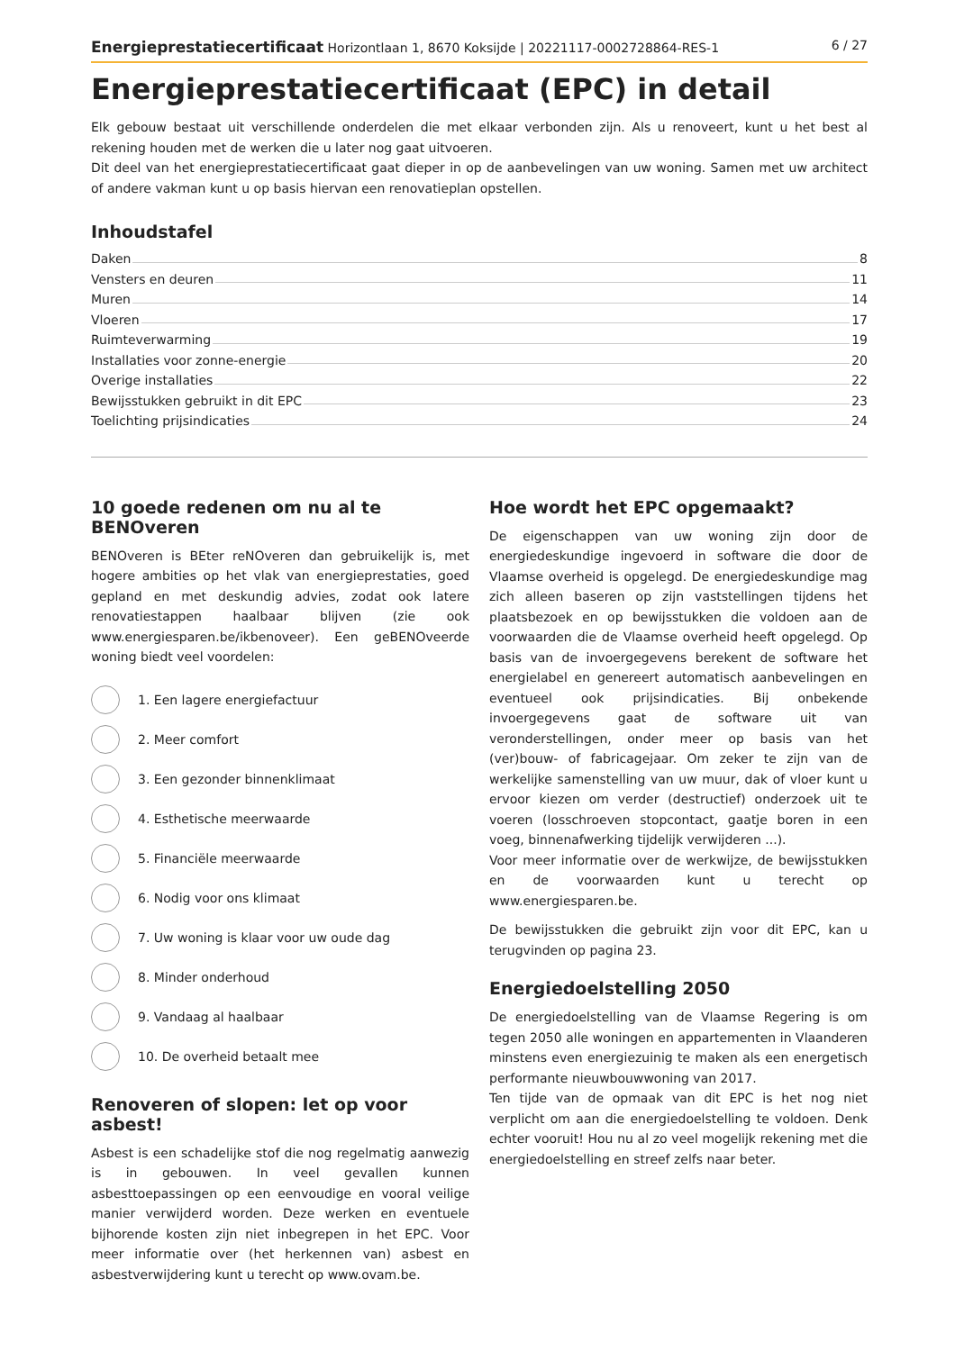Energieprestatiecertificaat Horizontlaan 1, 8670 Koksijde | 20221117-0002728864-RES-1 6 / 27
Energieprestatiecertificaat (EPC) in detail
Elk gebouw bestaat uit verschillende onderdelen die met elkaar verbonden zijn. Als u renoveert, kunt u het best al rekening houden met de werken die u later nog gaat uitvoeren.
Dit deel van het energieprestatiecertificaat gaat dieper in op de aanbevelingen van uw woning. Samen met uw architect of andere vakman kunt u op basis hiervan een renovatieplan opstellen.
Inhoudstafel
Daken 8
Vensters en deuren 11
Muren 14
Vloeren 17
Ruimteverwarming 19
Installaties voor zonne-energie 20
Overige installaties 22
Bewijsstukken gebruikt in dit EPC 23
Toelichting prijsindicaties 24
10 goede redenen om nu al te BENOveren
BENOveren is BEter reNOveren dan gebruikelijk is, met hogere ambities op het vlak van energieprestaties, goed gepland en met deskundig advies, zodat ook latere renovatiestappen haalbaar blijven (zie ook www.energiesparen.be/ikbenoveer). Een geBENOveerde woning biedt veel voordelen:
1. Een lagere energiefactuur
2. Meer comfort
3. Een gezonder binnenklimaat
4. Esthetische meerwaarde
5. Financiële meerwaarde
6. Nodig voor ons klimaat
7. Uw woning is klaar voor uw oude dag
8. Minder onderhoud
9. Vandaag al haalbaar
10. De overheid betaalt mee
Renoveren of slopen: let op voor asbest!
Asbest is een schadelijke stof die nog regelmatig aanwezig is in gebouwen. In veel gevallen kunnen asbesttoepassingen op een eenvoudige en vooral veilige manier verwijderd worden. Deze werken en eventuele bijhorende kosten zijn niet inbegrepen in het EPC. Voor meer informatie over (het herkennen van) asbest en asbestverwijdering kunt u terecht op www.ovam.be.
Hoe wordt het EPC opgemaakt?
De eigenschappen van uw woning zijn door de energiedeskundige ingevoerd in software die door de Vlaamse overheid is opgelegd. De energiedeskundige mag zich alleen baseren op zijn vaststellingen tijdens het plaatsbezoek en op bewijsstukken die voldoen aan de voorwaarden die de Vlaamse overheid heeft opgelegd. Op basis van de invoergegevens berekent de software het energielabel en genereert automatisch aanbevelingen en eventueel ook prijsindicaties. Bij onbekende invoergegevens gaat de software uit van veronderstellingen, onder meer op basis van het (ver)bouw- of fabricagejaar. Om zeker te zijn van de werkelijke samenstelling van uw muur, dak of vloer kunt u ervoor kiezen om verder (destructief) onderzoek uit te voeren (losschroeven stopcontact, gaatje boren in een voeg, binnenafwerking tijdelijk verwijderen ...).
Voor meer informatie over de werkwijze, de bewijsstukken en de voorwaarden kunt u terecht op www.energiesparen.be.
De bewijsstukken die gebruikt zijn voor dit EPC, kan u terugvinden op pagina 23.
Energiedoelstelling 2050
De energiedoelstelling van de Vlaamse Regering is om tegen 2050 alle woningen en appartementen in Vlaanderen minstens even energiezuinig te maken als een energetisch performante nieuwbouwwoning van 2017.
Ten tijde van de opmaak van dit EPC is het nog niet verplicht om aan die energiedoelstelling te voldoen. Denk echter vooruit! Hou nu al zo veel mogelijk rekening met die energiedoelstelling en streef zelfs naar beter.